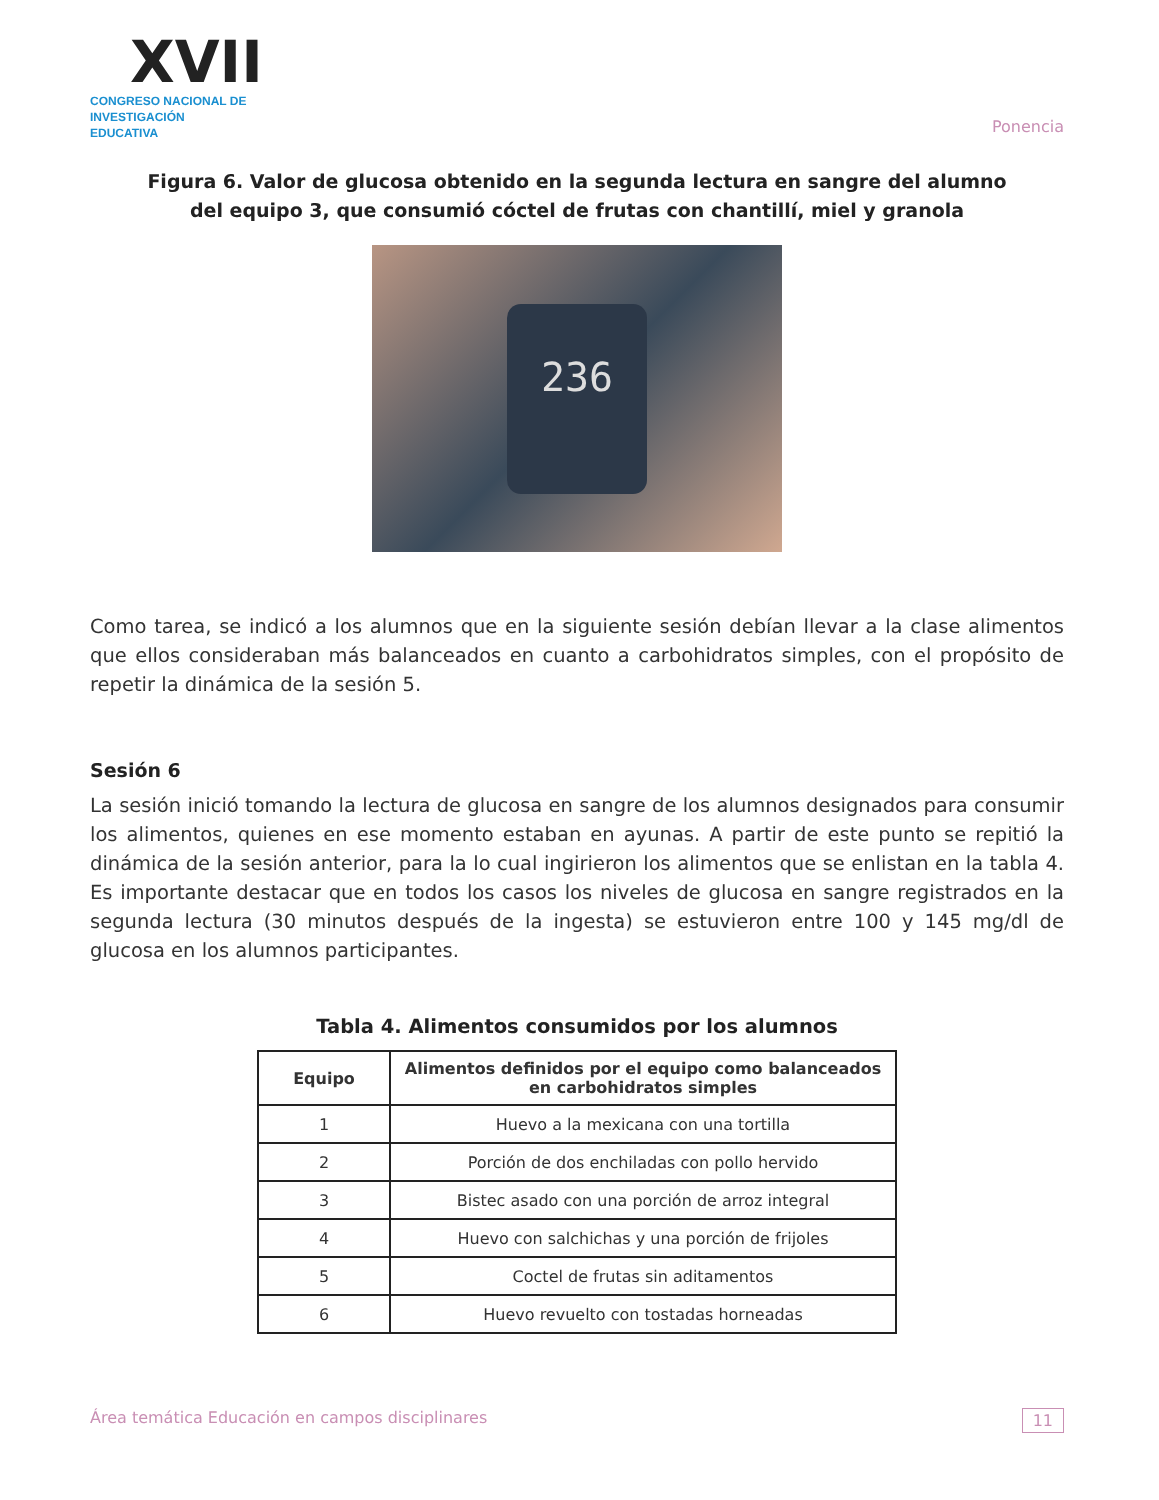XVII
CONGRESO NACIONAL DE
INVESTIGACIÓN EDUCATIVA
Ponencia
Figura 6. Valor de glucosa obtenido en la segunda lectura en sangre del alumno
del equipo 3, que consumió cóctel de frutas con chantillí, miel y granola
236
Como tarea, se indicó a los alumnos que en la siguiente sesión debían llevar a la clase alimentos que ellos consideraban más balanceados en cuanto a carbohidratos simples, con el propósito de repetir la dinámica de la sesión 5.
Sesión 6
La sesión inició tomando la lectura de glucosa en sangre de los alumnos designados para consumir los alimentos, quienes en ese momento estaban en ayunas. A partir de este punto se repitió la dinámica de la sesión anterior, para la lo cual ingirieron los alimentos que se enlistan en la tabla 4. Es importante destacar que en todos los casos los niveles de glucosa en sangre registrados en la segunda lectura (30 minutos después de la ingesta) se estuvieron entre 100 y 145 mg/dl de glucosa en los alumnos participantes.
Tabla 4. Alimentos consumidos por los alumnos
| Equipo | Alimentos definidos por el equipo como balanceados en carbohidratos simples |
| --- | --- |
| 1 | Huevo a la mexicana con una tortilla |
| 2 | Porción de dos enchiladas con pollo hervido |
| 3 | Bistec asado con una porción de arroz integral |
| 4 | Huevo con salchichas y una porción de frijoles |
| 5 | Coctel de frutas sin aditamentos |
| 6 | Huevo revuelto con tostadas horneadas |
Área temática Educación en campos disciplinares 11